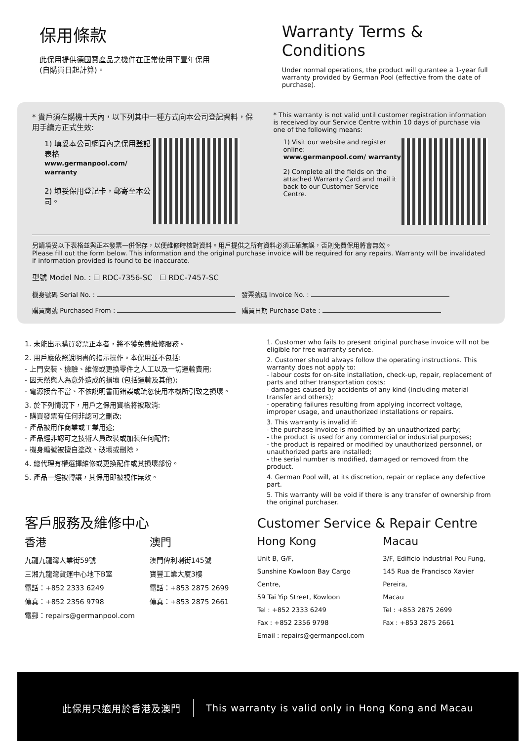保用條款
此保用提供德國寶產品之機件在正常使用下壹年保用
(自購買日起計算)。
Warranty Terms & Conditions
Under normal operations, the product will gurantee a 1-year full warranty provided by German Pool (effective from the date of purchase).
* 貴戶須在購機十天內，以下列其中一種方式向本公司登記資料，保用手續方正式生效:
1) 填妥本公司網頁內之保用登記表格
www.germanpool.com/ warranty
2) 填妥保用登記卡，郵寄至本公司。
* This warranty is not valid until customer registration information is received by our Service Centre within 10 days of purchase via one of the following means:
1) Visit our website and register online:
www.germanpool.com/ warranty
2) Complete all the fields on the attached Warranty Card and mail it back to our Customer Service Centre.
另請填妥以下表格並與正本發票一併保存，以便維修時核對資料。用戶提供之所有資料必須正確無誤，否則免費保用將會無效。
Please fill out the form below. This information and the original purchase invoice will be required for any repairs. Warranty will be invalidated if information provided is found to be inaccurate.
型號 Model No. : ☐ RDC-7356-SC ☐ RDC-7457-SC
機身號碼 Serial No. : 發票號碼 Invoice No. :
購買商號 Purchased From : 購買日期 Purchase Date :
1. 未能出示購買發票正本者，將不獲免費維修服務。
2. 用戶應依照說明書的指示操作。本保用並不包括:
- 上門安裝、檢驗、維修或更換零件之人工以及一切運輸費用;
- 因天然與人為意外造成的損壞 (包括運輸及其他);
- 電源接合不當、不依說明書而錯誤或疏忽使用本機所引致之損壞。
3. 於下列情況下，用戶之保用資格將被取消:
- 購買發票有任何非認可之刪改;
- 產品被用作商業或工業用途;
- 產品經非認可之技術人員改裝或加裝任何配件;
- 機身編號被擅自塗改、破壞或刪除。
4. 總代理有權選擇維修或更換配件或其損壞部份。
5. 產品一經被轉讓，其保用即被視作無效。
1. Customer who fails to present original purchase invoice will not be eligible for free warranty service.
2. Customer should always follow the operating instructions. This warranty does not apply to:
- labour costs for on-site installation, check-up, repair, replacement of parts and other transportation costs;
- damages caused by accidents of any kind (including material transfer and others);
- operating failures resulting from applying incorrect voltage, improper usage, and unauthorized installations or repairs.
3. This warranty is invalid if:
- the purchase invoice is modified by an unauthorized party;
- the product is used for any commercial or industrial purposes;
- the product is repaired or modified by unauthorized personnel, or unauthorized parts are installed;
- the serial number is modified, damaged or removed from the product.
4. German Pool will, at its discretion, repair or replace any defective part.
5. This warranty will be void if there is any transfer of ownership from the original purchaser.
客戶服務及維修中心
香港
九龍九龍灣大業街59號
三湘九龍灣貨運中心地下B室
電話：+852 2333 6249
傳真：+852 2356 9798
電郵：repairs@germanpool.com
澳門
澳門俾利喇街145號
寶豐工業大廈3樓
電話：+853 2875 2699
傳真：+853 2875 2661
Customer Service & Repair Centre
Hong Kong
Unit B, G/F,
Sunshine Kowloon Bay Cargo Centre,
59 Tai Yip Street, Kowloon
Tel : +852 2333 6249
Fax : +852 2356 9798
Email : repairs@germanpool.com
Macau
3/F, Edificio Industrial Pou Fung,
145 Rua de Francisco Xavier Pereira,
Macau
Tel : +853 2875 2699
Fax : +853 2875 2661
此保用只適用於香港及澳門 This warranty is valid only in Hong Kong and Macau